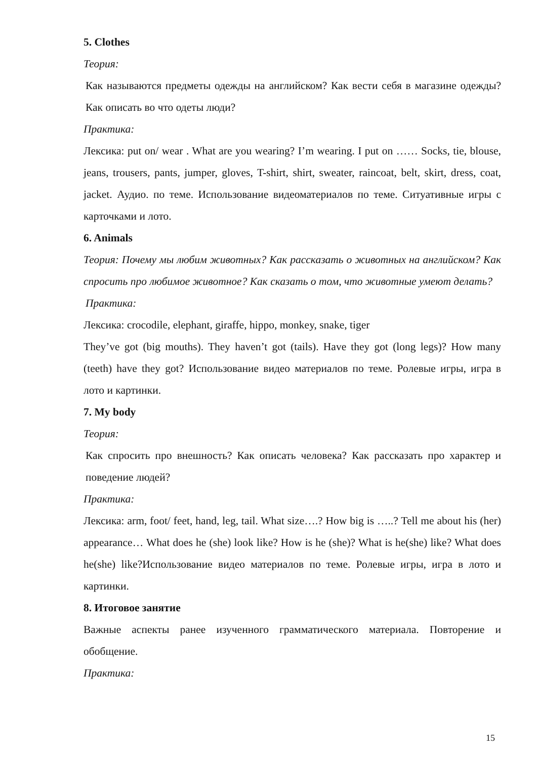5. Clothes
Теория:
Как называются предметы одежды на английском? Как вести себя в магазине одежды? Как описать во что одеты люди?
Практика:
Лексика: put on/ wear . What are you wearing? I’m wearing. I put on …… Socks, tie, blouse, jeans, trousers, pants, jumper, gloves, T-shirt, shirt, sweater, raincoat, belt, skirt, dress, coat, jacket. Аудио. по теме. Использование видеоматериалов по теме. Ситуативные игры с карточками и лото.
6. Animals
Теория: Почему мы любим животных? Как рассказать о животных на английском? Как спросить про любимое животное? Как сказать о том, что животные умеют делать?
Практика:
Лексика: crocodile, elephant, giraffe, hippo, monkey, snake, tiger
They’ve got (big mouths). They haven’t got (tails). Have they got (long legs)? How many (teeth) have they got? Использование видео материалов по теме. Ролевые игры, игра в лото и картинки.
7. My body
Теория:
Как спросить про внешность? Как описать человека? Как рассказать про характер и поведение людей?
Практика:
Лексика: arm, foot/ feet, hand, leg, tail. What size….? How big is …..? Tell me about his (her) appearance… What does he (she) look like? How is he (she)? What is he(she) like? What does he(she) like?Использование видео материалов по теме. Ролевые игры, игра в лото и картинки.
8. Итоговое занятие
Важные аспекты ранее изученного грамматического материала. Повторение и обобщение.
Практика:
15